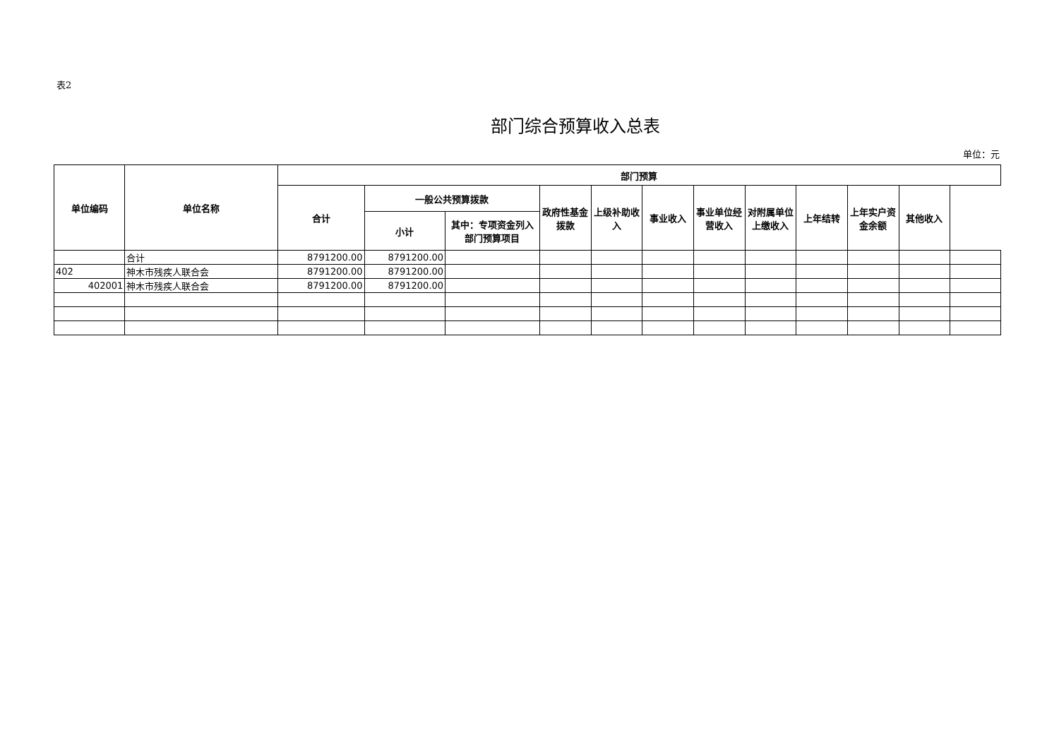表2
部门综合预算收入总表
单位：元
| 单位编码 | 单位名称 | 部门预算 | | | | | | | | | | | |
| --- | --- | --- | --- | --- | --- | --- | --- | --- | --- | --- | --- | --- | --- |
| | | 合计 | 一般公共预算拨款 | | 政府性基金拨款 | 上级补助收入 | 事业收入 | 事业单位经营收入 | 对附属单位上缴收入 | 上年结转 | 上年实户资金余额 | 其他收入 | |
| | | | 小计 | 其中：专项资金列入部门预算项目 | | | | | | | | | |
| | 合计 | 8791200.00 | 8791200.00 | | | | | | | | | | |
| 402 | 神木市残疾人联合会 | 8791200.00 | 8791200.00 | | | | | | | | | | |
| 402001 | 神木市残疾人联合会 | 8791200.00 | 8791200.00 | | | | | | | | | | |